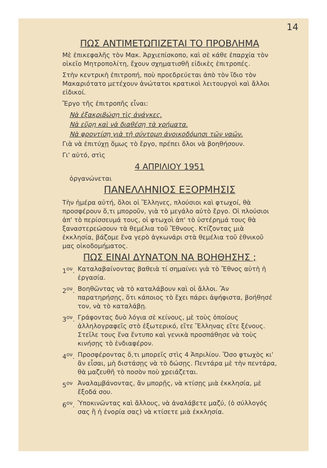14
ΠΩΣ ΑΝΤΙΜΕΤΩΠΙΖΕΤΑΙ ΤΟ ΠΡΟΒΛΗΜΑ
Μὲ ἐπικεφαλῆς τὸν Μακ. Ἀρχιεπίσκοπο, καὶ σὲ κάθε ἐπαρχία τὸν οἰκεῖο Μητροπολίτη, ἔχουν σχηματισθῆ εἰδικὲς ἐπιτροπές.
Στὴν κεντρικὴ ἐπιτροπή, ποὺ προεδρεύεται ἀπὸ τὸν ἴδιο τὸν Μακαριότατο μετέχουν ἀνώτατοι κρατικοὶ λειτουργοὶ καὶ ἄλλοι εἰδικοί.
Ἔργο τῆς ἐπιτροπῆς εἶναι:
Νὰ ἐξακριβώσῃ τὶς ἀνάγκες.
Νὰ εὕρῃ καὶ νὰ διαθέσῃ τὰ χρήματα.
Νὰ φροντίσῃ γιὰ τὴ σύντομη ἀνοικοδόμησι τῶν ναῶν.
Γιὰ νὰ ἐπιτύχῃ ὅμως τὸ ἔργο, πρέπει ὅλοι νὰ βοηθήσουν.
Γι' αὐτό, στὶς
4 ΑΠΡΙΛΙΟΥ 1951
ὀργανώνεται
ΠΑΝΕΛΛΗΝΙΟΣ ΕΞΟΡΜΗΣΙΣ
Τὴν ἡμέρα αὐτή, ὅλοι οἱ Ἕλληνες, πλούσιοι καὶ φτωχοί, θὰ προσφέρουν ὅ,τι μποροῦν, γιὰ τὸ μεγάλο αὐτὸ ἔργο. Οἱ πλούσιοι ἀπ' τὸ περίσσευμά τους, οἱ φτωχοὶ ἀπ' τὸ ὑστέρημά τους θὰ ξαναστερεώσουν τὰ θεμέλια τοῦ Ἔθνους. Κτίζοντας μιὰ ἐκκλησία, βάζομε ἕνα γερὸ ἀγκωνάρι στὰ θεμέλια τοῦ ἐθνικοῦ μας οἰκοδομήματος.
ΠΩΣ ΕΙΝΑΙ ΔΥΝΑΤΟΝ ΝΑ ΒΟΗΘΗΣΗΣ ;
1<sup>ον</sup>. Καταλαβαίνοντας βαθειὰ τί σημαίνει γιὰ τὸ Ἔθνος αὐτὴ ἡ ἐργασία.
2<sup>ον</sup>. Βοηθῶντας νὰ τὸ καταλάβουν καὶ οἱ ἄλλοι. Ἂν παρατηρήσῃς, ὅτι κάποιος τὸ ἔχει πάρει ἀψήφιστα, βοήθησέ τον, νὰ τὸ καταλάβῃ.
3<sup>ον</sup>. Γράφοντας δυὸ λόγια σὲ κείνους, μὲ τοὺς ὁποίους ἀλληλογραφεῖς στὸ ἐξωτερικό, εἴτε Ἕλληνας εἴτε ξένους. Στεῖλε τους ἕνα ἔντυπο καὶ γενικὰ προσπάθησε νὰ τοὺς κινήσῃς τὸ ἐνδιαφέρον.
4<sup>ον</sup>. Προσφέροντας ὅ,τι μπορεῖς στὶς 4 Ἀπριλίου. Ὅσο φτωχὸς κι' ἂν εἶσαι, μὴ διστάσῃς νὰ τὸ δώσῃς. Πεντάρα μὲ τὴν πεντάρα, θὰ μαζευθῆ τὸ ποσὸν ποὺ χρειάζεται.
5<sup>ον</sup> Ἀναλαμβάνοντας, ἂν μπορῇς, νὰ κτίσῃς μιὰ ἐκκλησία, μὲ ἔξοδά σου.
6<sup>ον</sup>. Ὑποκινῶντας καὶ ἄλλους, νὰ ἀναλάβετε μαζύ, (ὁ σύλλογός σας ἢ ἡ ἐνορία σας) νὰ κτίσετε μιὰ ἐκκλησία.